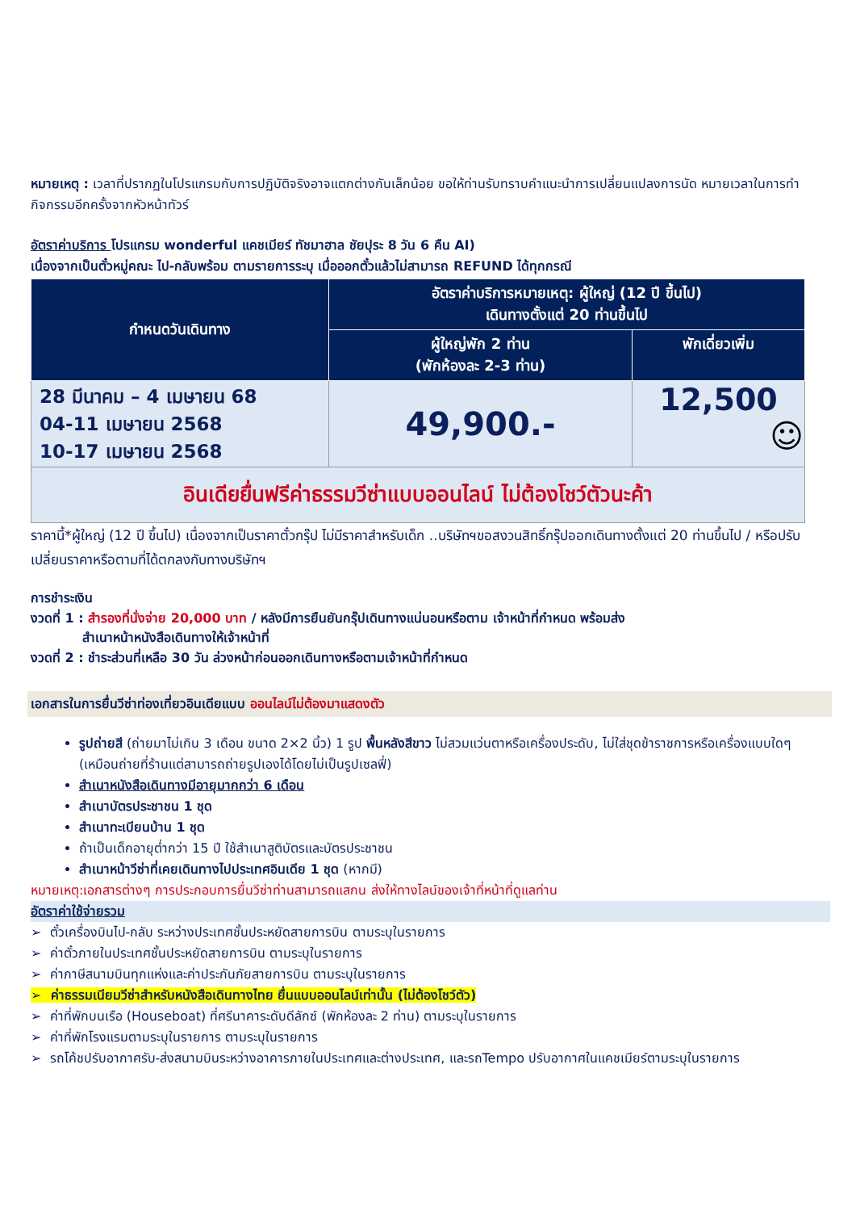หมายเหตุ : เวลาที่ปรากฏในโปรแกรมกับการปฏิบัติจริงอาจแตกต่างกันเล็กน้อย ขอให้ท่านรับทราบคำแนะนำการเปลี่ยนแปลงการนัด หมายเวลาในการทำกิจกรรมอีกครั้งจากหัวหน้าทัวร์
อัตราค่าบริการ โปรแกรม wonderful แคชเมียร์ ทัชมาฮาล ชัยปุระ 8 วัน 6 คืน AI)
เนื่องจากเป็นตั๋วหมู่คณะ ไป-กลับพร้อม ตามรายการระบุ เมื่อออกตั๋วแล้วไม่สามารถ REFUND ได้ทุกกรณี
| กำหนดวันเดินทาง | อัตราค่าบริการหมายเหตุ: ผู้ใหญ่ (12 ปี ขึ้นไป) เดินทางตั้งแต่ 20 ท่านขึ้นไป | |
| --- | --- | --- |
| | ผู้ใหญ่พัก 2 ท่าน (พักห้องละ 2-3 ท่าน) | พักเดี่ยวเพิ่ม |
| 28 มีนาคม – 4 เมษายน 68 04-11 เมษายน 2568 10-17 เมษายน 2568 | 49,900.- | 12,500 ☺ |
| อินเดียยื่นฟรีค่าธรรมวีซ่าแบบออนไลน์ ไม่ต้องโชว์ตัวนะค้า | | |
ราคานี้*ผู้ใหญ่ (12 ปี ขึ้นไป) เนื่องจากเป็นราคาตั๋วกรุ๊ป ไม่มีราคาสำหรับเด็ก ..บริษัทฯขอสงวนสิทธิ์กรุ๊ปออกเดินทางตั้งแต่ 20 ท่านขึ้นไป / หรือปรับเปลี่ยนราคาหรือตามที่ได้ตกลงกับทางบริษัทฯ
การชำระเงิน
งวดที่ 1 : สำรองที่นั่งจ่าย 20,000 บาท / หลังมีการยืนยันกรุ๊ปเดินทางแน่นอนหรือตาม เจ้าหน้าที่กำหนด พร้อมส่ง
สำเนาหน้าหนังสือเดินทางให้เจ้าหน้าที่
งวดที่ 2 : ชำระส่วนที่เหลือ 30 วัน ล่วงหน้าก่อนออกเดินทางหรือตามเจ้าหน้าที่กำหนด
เอกสารในการยื่นวีซ่าท่องเที่ยวอินเดียแบบ ออนไลน์ไม่ต้องมาแสดงตัว
รูปถ่ายสี (ถ่ายมาไม่เกิน 3 เดือน ขนาด 2×2 นิ้ว) 1 รูป พื้นหลังสีขาว ไม่สวมแว่นตาหรือเครื่องประดับ, ไม่ใส่ชุดข้าราชการหรือเครื่องแบบใดๆ (เหมือนถ่ายที่ร้านแต่สามารถถ่ายรูปเองได้โดยไม่เป็นรูปเซลฟี่)
สำเนาหนังสือเดินทางมีอายุมากกว่า 6 เดือน
สำเนาบัตรประชาชน 1 ชุด
สำเนาทะเบียนบ้าน 1 ชุด
ถ้าเป็นเด็กอายุต่ำกว่า 15 ปี ใช้สำเนาสูติบัตรและบัตรประชาชน
สำเนาหน้าวีซ่าที่เคยเดินทางไปประเทศอินเดีย 1 ชุด (หากมี)
หมายเหตุ:เอกสารต่างๆ การประกอบการยื่นวีซ่าท่านสามารถแสกน ส่งให้ทางไลน์ของเจ้าที่หน้าที่ดูแลท่าน
อัตราค่าใช้จ่ายรวม
➢ ตั๋วเครื่องบินไป-กลับ ระหว่างประเทศชั้นประหยัดสายการบิน ตามระบุในรายการ
➢ ค่าตั๋วภายในประเทศชั้นประหยัดสายการบิน ตามระบุในรายการ
➢ ค่าภาษีสนามบินทุกแห่งและค่าประกันภัยสายการบิน ตามระบุในรายการ
➢ ค่าธรรมเนียมวีซ่าสำหรับหนังสือเดินทางไทย ยื่นแบบออนไลน์เท่านั้น (ไม่ต้องโชว์ตัว)
➢ ค่าที่พักบนเรือ (Houseboat) ที่ศรีนาคาระดับดีลักซ์ (พักห้องละ 2 ท่าน) ตามระบุในรายการ
➢ ค่าที่พักโรงแรมตามระบุในรายการ ตามระบุในรายการ
➢ รถโค้ชปรับอากาศรับ-ส่งสนามบินระหว่างอาคารภายในประเทศและต่างประเทศ, และรถTempo ปรับอากาศในแคชเมียร์ตามระบุในรายการ